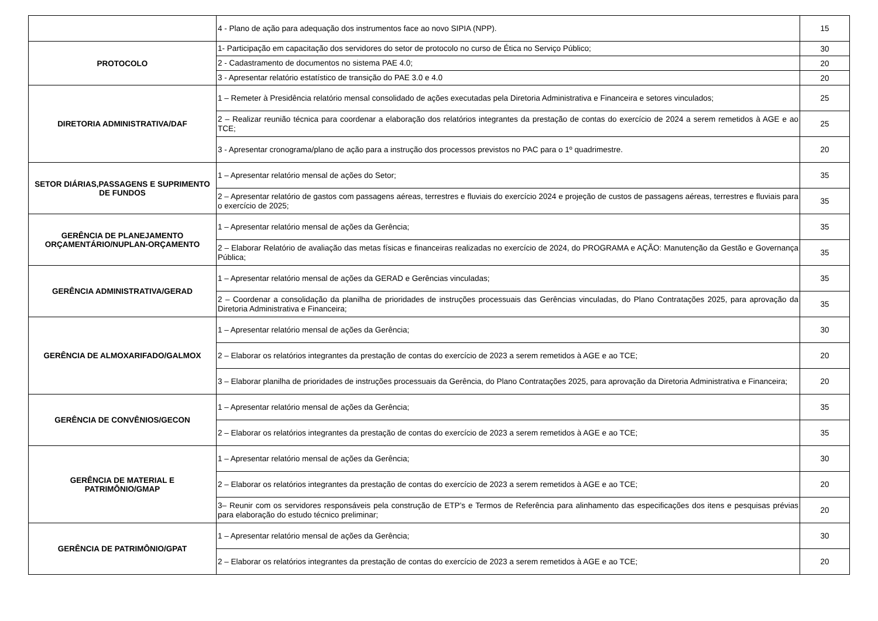| | 4 - Plano de ação para adequação dos instrumentos face ao novo SIPIA (NPP). | 15 |
| PROTOCOLO | 1- Participação em capacitação dos servidores do setor de protocolo no curso de Ética no Serviço Público; | 30 |
| | 2 - Cadastramento de documentos no sistema PAE 4.0; | 20 |
| | 3 - Apresentar relatório estatístico de transição do PAE 3.0 e 4.0 | 20 |
| DIRETORIA ADMINISTRATIVA/DAF | 1 – Remeter à Presidência relatório mensal consolidado de ações executadas pela Diretoria Administrativa e Financeira e setores vinculados; | 25 |
| | 2 – Realizar reunião técnica para coordenar a elaboração dos relatórios integrantes da prestação de contas do exercício de 2024 a serem remetidos à AGE e ao TCE; | 25 |
| | 3 - Apresentar cronograma/plano de ação para a instrução dos processos previstos no PAC para o 1º quadrimestre. | 20 |
| SETOR DIÁRIAS,PASSAGENS E SUPRIMENTO DE FUNDOS | 1 – Apresentar relatório mensal de ações do Setor; | 35 |
| | 2 – Apresentar relatório de gastos com passagens aéreas, terrestres e fluviais do exercício 2024 e projeção de custos de passagens aéreas, terrestres e fluviais para o exercício de 2025; | 35 |
| GERÊNCIA DE PLANEJAMENTO ORÇAMENTÁRIO/NUPLAN-ORÇAMENTO | 1 – Apresentar relatório mensal de ações da Gerência; | 35 |
| | 2 – Elaborar Relatório de avaliação das metas físicas e financeiras realizadas no exercício de 2024, do PROGRAMA e AÇÃO: Manutenção da Gestão e Governança Pública; | 35 |
| GERÊNCIA ADMINISTRATIVA/GERAD | 1 – Apresentar relatório mensal de ações da GERAD e Gerências vinculadas; | 35 |
| | 2 – Coordenar a consolidação da planilha de prioridades de instruções processuais das Gerências vinculadas, do Plano Contratações 2025, para aprovação da Diretoria Administrativa e Financeira; | 35 |
| GERÊNCIA DE ALMOXARIFADO/GALMOX | 1 – Apresentar relatório mensal de ações da Gerência; | 30 |
| | 2 – Elaborar os relatórios integrantes da prestação de contas do exercício de 2023 a serem remetidos à AGE e ao TCE; | 20 |
| | 3 – Elaborar planilha de prioridades de instruções processuais da Gerência, do Plano Contratações 2025, para aprovação da Diretoria Administrativa e Financeira; | 20 |
| GERÊNCIA DE CONVÊNIOS/GECON | 1 – Apresentar relatório mensal de ações da Gerência; | 35 |
| | 2 – Elaborar os relatórios integrantes da prestação de contas do exercício de 2023 a serem remetidos à AGE e ao TCE; | 35 |
| GERÊNCIA DE MATERIAL E PATRIMÔNIO/GMAP | 1 – Apresentar relatório mensal de ações da Gerência; | 30 |
| | 2 – Elaborar os relatórios integrantes da prestação de contas do exercício de 2023 a serem remetidos à AGE e ao TCE; | 20 |
| | 3– Reunir com os servidores responsáveis pela construção de ETP’s e Termos de Referência para alinhamento das especificações dos itens e pesquisas prévias para elaboração do estudo técnico preliminar; | 20 |
| GERÊNCIA DE PATRIMÔNIO/GPAT | 1 – Apresentar relatório mensal de ações da Gerência; | 30 |
| | 2 – Elaborar os relatórios integrantes da prestação de contas do exercício de 2023 a serem remetidos à AGE e ao TCE; | 20 |